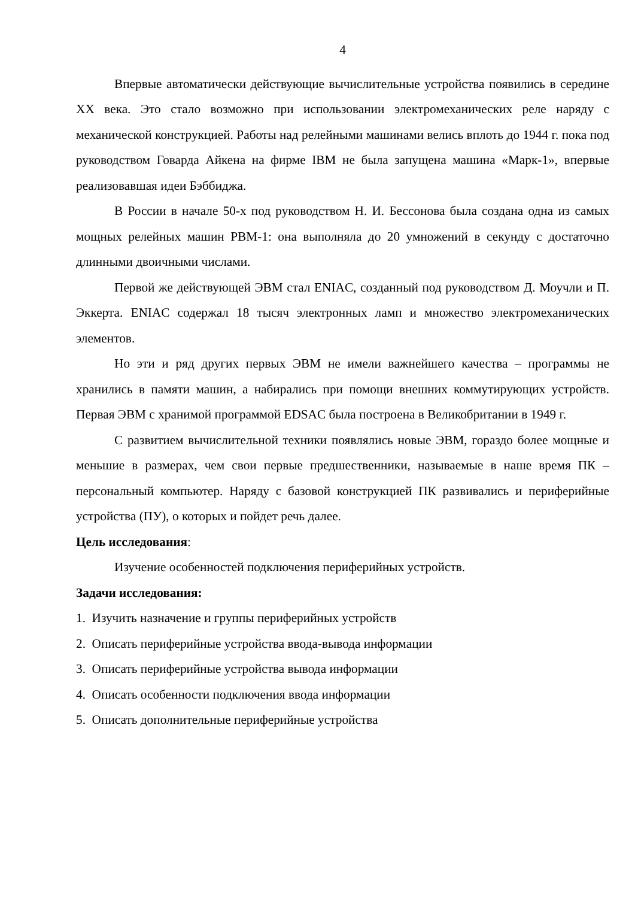4
Впервые автоматически действующие вычислительные устройства появились в середине XX века. Это стало возможно при использовании электромеханических реле наряду с механической конструкцией. Работы над релейными машинами велись вплоть до 1944 г. пока под руководством Говарда Айкена на фирме IBM не была запущена машина «Марк-1», впервые реализовавшая идеи Бэббиджа.
В России в начале 50-х под руководством Н. И. Бессонова была создана одна из самых мощных релейных машин РВМ-1: она выполняла до 20 умножений в секунду с достаточно длинными двоичными числами.
Первой же действующей ЭВМ стал ENIAC, созданный под руководством Д. Моучли и П. Эккерта. ENIAC содержал 18 тысяч электронных ламп и множество электромеханических элементов.
Но эти и ряд других первых ЭВМ не имели важнейшего качества – программы не хранились в памяти машин, а набирались при помощи внешних коммутирующих устройств. Первая ЭВМ с хранимой программой EDSAC была построена в Великобритании в 1949 г.
С развитием вычислительной техники появлялись новые ЭВМ, гораздо более мощные и меньшие в размерах, чем свои первые предшественники, называемые в наше время ПК – персональный компьютер. Наряду с базовой конструкцией ПК развивались и периферийные устройства (ПУ), о которых и пойдет речь далее.
Цель исследования:
Изучение особенностей подключения периферийных устройств.
Задачи исследования:
1. Изучить назначение и группы периферийных устройств
2. Описать периферийные устройства ввода-вывода информации
3. Описать периферийные устройства вывода информации
4. Описать особенности подключения ввода информации
5. Описать дополнительные периферийные устройства